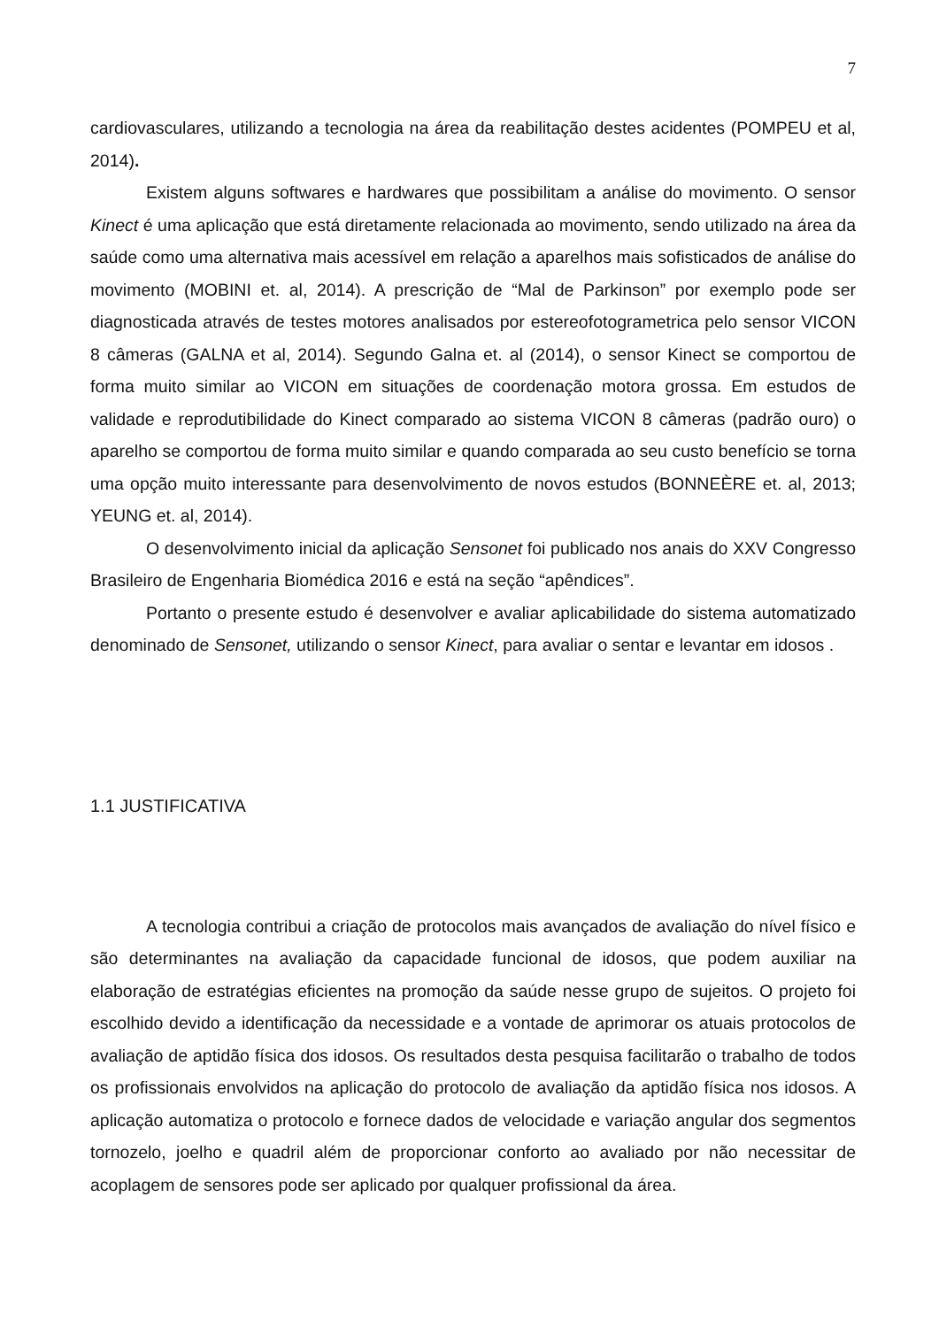7
cardiovasculares, utilizando a tecnologia na área da reabilitação destes acidentes (POMPEU et al, 2014).
Existem alguns softwares e hardwares que possibilitam a análise do movimento. O sensor Kinect é uma aplicação que está diretamente relacionada ao movimento, sendo utilizado na área da saúde como uma alternativa mais acessível em relação a aparelhos mais sofisticados de análise do movimento (MOBINI et. al, 2014). A prescrição de “Mal de Parkinson” por exemplo pode ser diagnosticada através de testes motores analisados por estereofotogrametrica pelo sensor VICON 8 câmeras (GALNA et al, 2014). Segundo Galna et. al (2014), o sensor Kinect se comportou de forma muito similar ao VICON em situações de coordenação motora grossa. Em estudos de validade e reprodutibilidade do Kinect comparado ao sistema VICON 8 câmeras (padrão ouro) o aparelho se comportou de forma muito similar e quando comparada ao seu custo benefício se torna uma opção muito interessante para desenvolvimento de novos estudos (BONNEÈRE et. al, 2013; YEUNG et. al, 2014).
O desenvolvimento inicial da aplicação Sensonet foi publicado nos anais do XXV Congresso Brasileiro de Engenharia Biomédica 2016 e está na seção “apêndices”.
Portanto o presente estudo é desenvolver e avaliar aplicabilidade do sistema automatizado denominado de Sensonet, utilizando o sensor Kinect, para avaliar o sentar e levantar em idosos .
1.1 JUSTIFICATIVA
A tecnologia contribui a criação de protocolos mais avançados de avaliação do nível físico e são determinantes na avaliação da capacidade funcional de idosos, que podem auxiliar na elaboração de estratégias eficientes na promoção da saúde nesse grupo de sujeitos. O projeto foi escolhido devido a identificação da necessidade e a vontade de aprimorar os atuais protocolos de avaliação de aptidão física dos idosos. Os resultados desta pesquisa facilitarão o trabalho de todos os profissionais envolvidos na aplicação do protocolo de avaliação da aptidão física nos idosos. A aplicação automatiza o protocolo e fornece dados de velocidade e variação angular dos segmentos tornozelo, joelho e quadril além de proporcionar conforto ao avaliado por não necessitar de acoplagem de sensores pode ser aplicado por qualquer profissional da área.